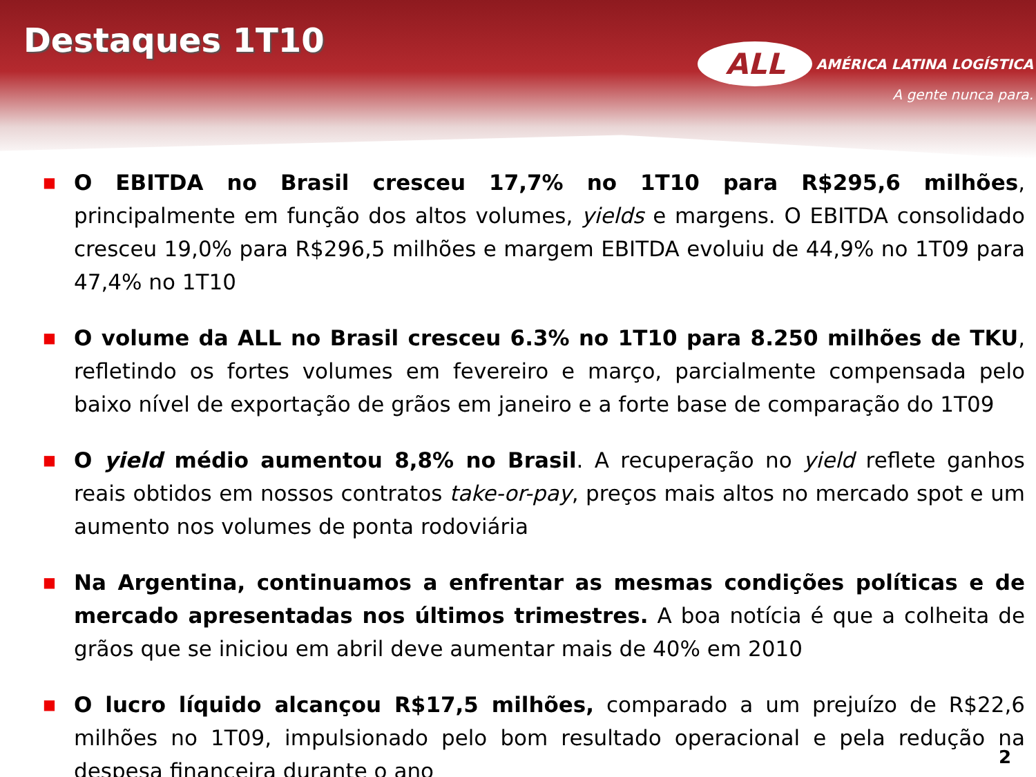Destaques 1T10
ALL AMÉRICA LATINA LOGÍSTICA
A gente nunca para.
■ O EBITDA no Brasil cresceu 17,7% no 1T10 para R$295,6 milhões, principalmente em função dos altos volumes, yields e margens. O EBITDA consolidado cresceu 19,0% para R$296,5 milhões e margem EBITDA evoluiu de 44,9% no 1T09 para 47,4% no 1T10
■ O volume da ALL no Brasil cresceu 6.3% no 1T10 para 8.250 milhões de TKU, refletindo os fortes volumes em fevereiro e março, parcialmente compensada pelo baixo nível de exportação de grãos em janeiro e a forte base de comparação do 1T09
■ O yield médio aumentou 8,8% no Brasil. A recuperação no yield reflete ganhos reais obtidos em nossos contratos take-or-pay, preços mais altos no mercado spot e um aumento nos volumes de ponta rodoviária
■ Na Argentina, continuamos a enfrentar as mesmas condições políticas e de mercado apresentadas nos últimos trimestres. A boa notícia é que a colheita de grãos que se iniciou em abril deve aumentar mais de 40% em 2010
■ O lucro líquido alcançou R$17,5 milhões, comparado a um prejuízo de R$22,6 milhões no 1T09, impulsionado pelo bom resultado operacional e pela redução na despesa financeira durante o ano
2